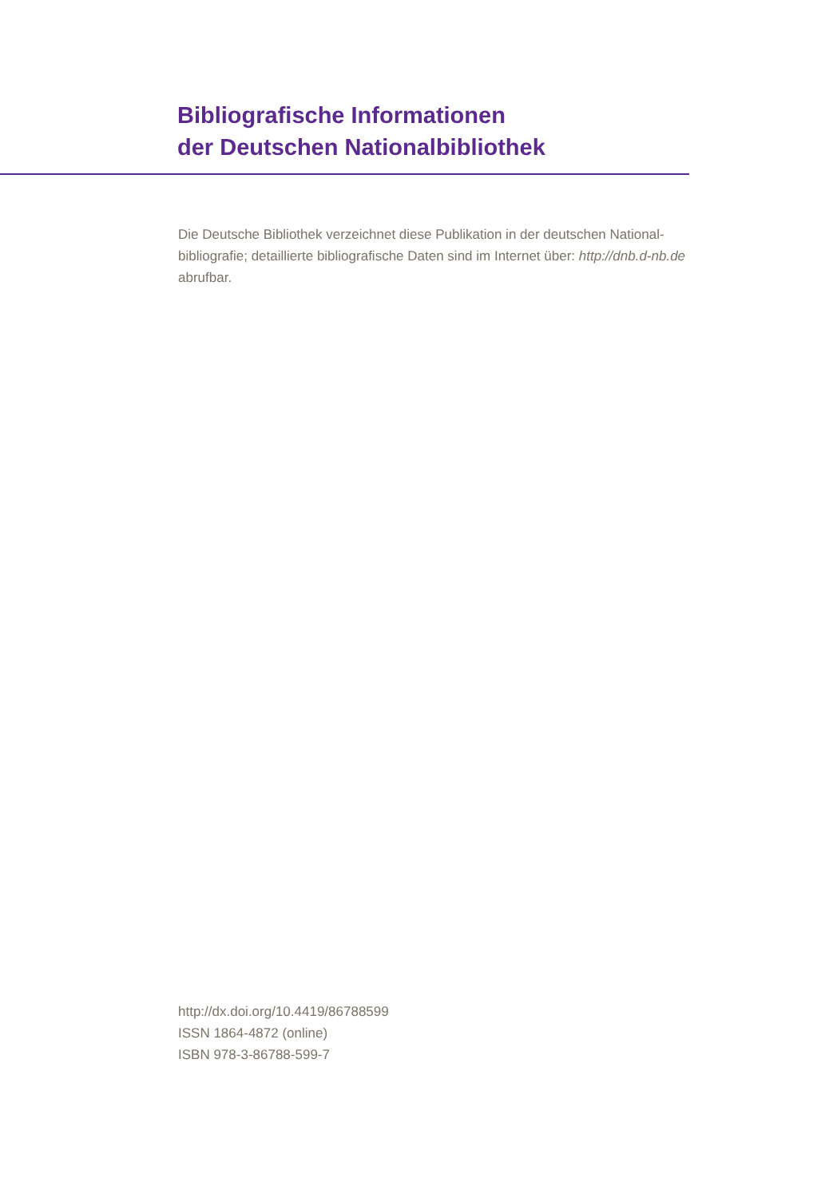Bibliografische Informationen
der Deutschen Nationalbibliothek
Die Deutsche Bibliothek verzeichnet diese Publikation in der deutschen National-bibliografie; detaillierte bibliografische Daten sind im Internet über: http://dnb.d-nb.de abrufbar.
http://dx.doi.org/10.4419/86788599
ISSN 1864-4872 (online)
ISBN 978-3-86788-599-7